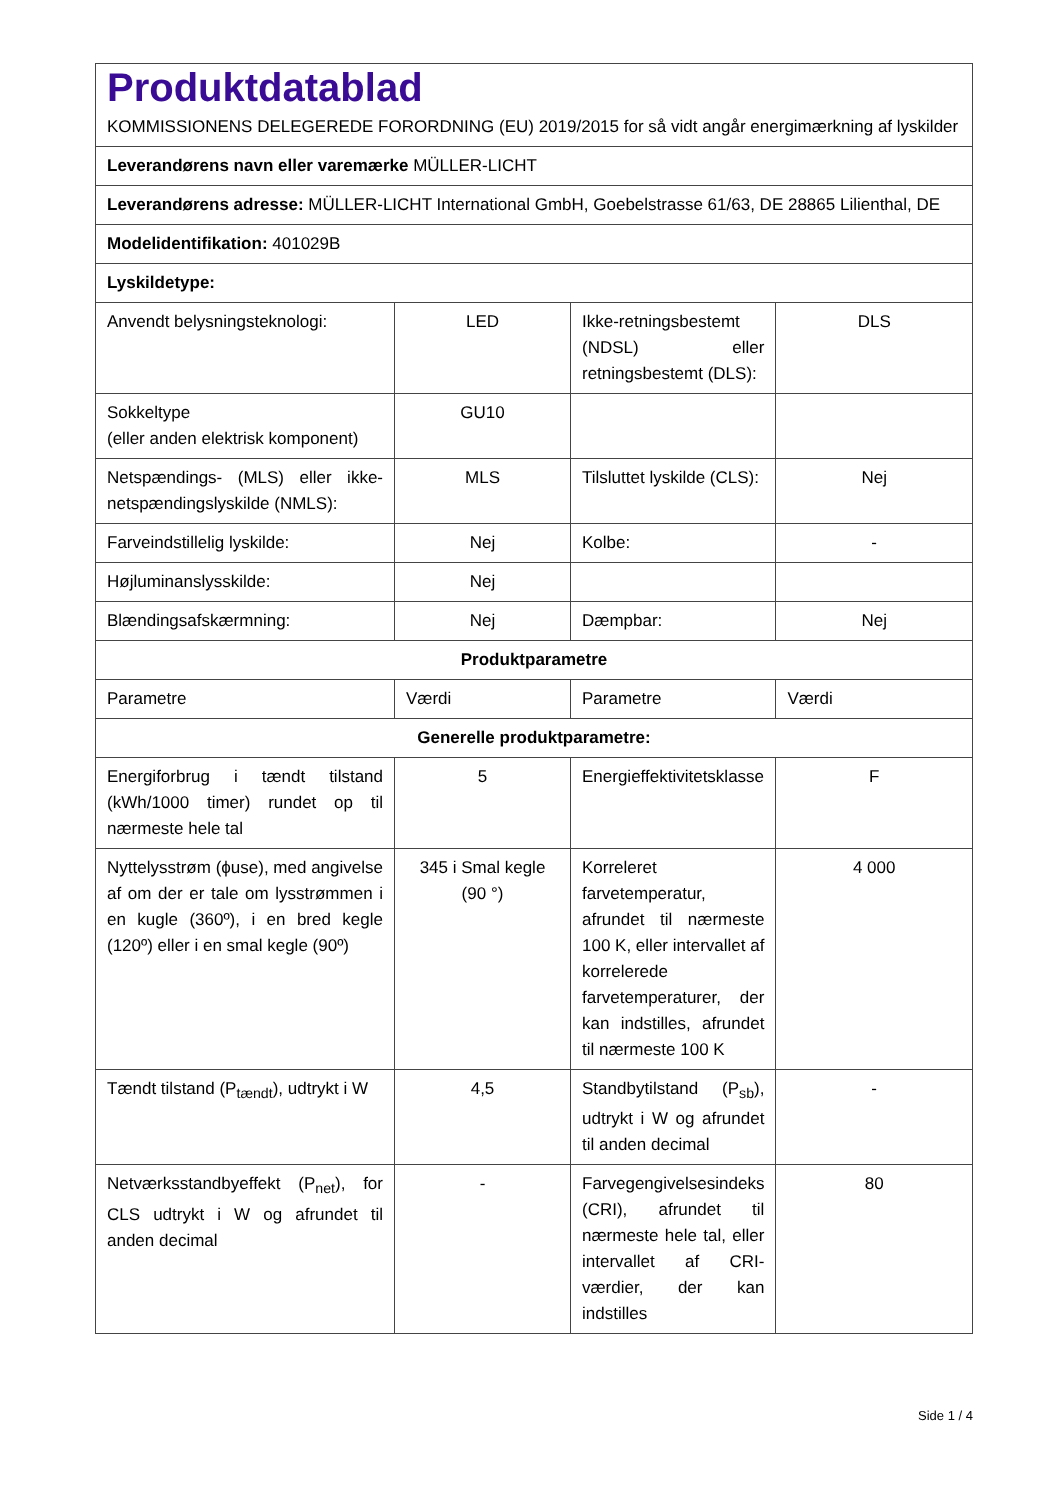| Produktdatablad KOMMISSIONENS DELEGEREDE FORORDNING (EU) 2019/2015 for så vidt angår energimærkning af lyskilder | | | |
| Leverandørens navn eller varemærke MÜLLER-LICHT | | | |
| Leverandørens adresse: MÜLLER-LICHT International GmbH, Goebelstrasse 61/63, DE 28865 Lilienthal, DE | | | |
| Modelidentifikation: 401029B | | | |
| Lyskildetype: | | | |
| Anvendt belysningsteknologi: | LED | Ikke-retningsbestemt (NDSL) eller retningsbestemt (DLS): | DLS |
| Sokkeltype (eller anden elektrisk komponent) | GU10 | | |
| Netspændings- (MLS) eller ikke-netspændingslyskilde (NMLS): | MLS | Tilsluttet lyskilde (CLS): | Nej |
| Farveindstillelig lyskilde: | Nej | Kolbe: | - |
| Højluminanslysskilde: | Nej | | |
| Blændingsafskærmning: | Nej | Dæmpbar: | Nej |
| Produktparametre | | | |
| Parametre | Værdi | Parametre | Værdi |
| Generelle produktparametre: | | | |
| Energiforbrug i tændt tilstand (kWh/1000 timer) rundet op til nærmeste hele tal | 5 | Energieffektivitetsklasse | F |
| Nyttelysstrøm (ϕuse), med angivelse af om der er tale om lysstrømmen i en kugle (360º), i en bred kegle (120º) eller i en smal kegle (90º) | 345 i Smal kegle (90 °) | Korreleret farvetemperatur, afrundet til nærmeste 100 K, eller intervallet af korrelerede farvetemperaturer, der kan indstilles, afrundet til nærmeste 100 K | 4 000 |
| Tændt tilstand (P<sub>tændt</sub>), udtrykt i W | 4,5 | Standbytilstand (P<sub>sb</sub>), udtrykt i W og afrundet til anden decimal | - |
| Netværksstandbyeffekt (P<sub>net</sub>), for CLS udtrykt i W og afrundet til anden decimal | - | Farvegengivelsesindeks (CRI), afrundet til nærmeste hele tal, eller intervallet af CRI-værdier, der kan indstilles | 80 |
Side 1 / 4